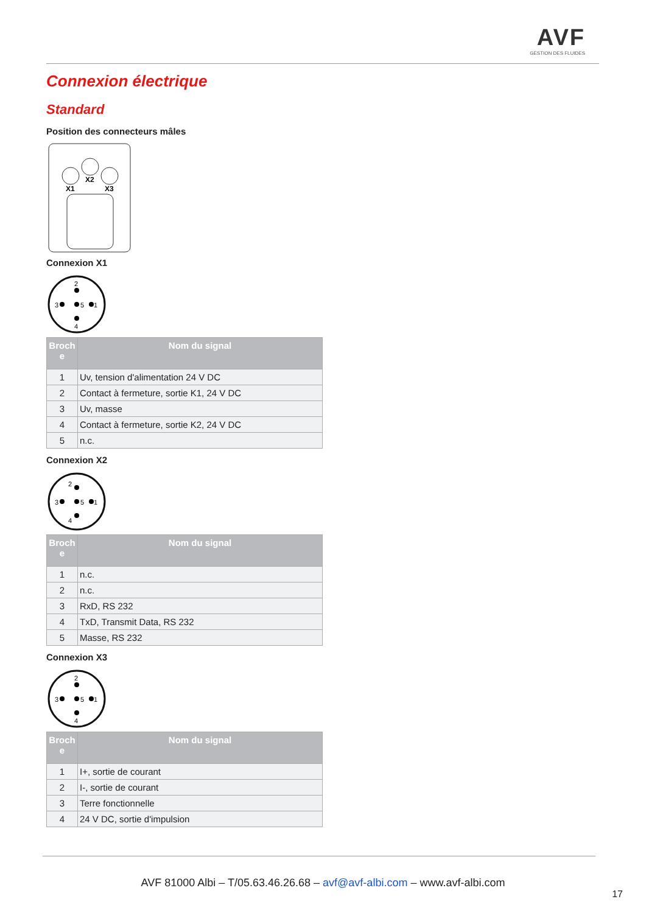AVF
GESTION DES FLUIDES
Connexion électrique
Standard
Position des connecteurs mâles
X1
X2
X3
Connexion X1
3
5
1
2
4
| Broch e | Nom du signal |
| --- | --- |
| 1 | Uv, tension d'alimentation 24 V DC |
| 2 | Contact à fermeture, sortie K1, 24 V DC |
| 3 | Uv, masse |
| 4 | Contact à fermeture, sortie K2, 24 V DC |
| 5 | n.c. |
Connexion X2
3
5
1
2
4
| Broch e | Nom du signal |
| --- | --- |
| 1 | n.c. |
| 2 | n.c. |
| 3 | RxD, RS 232 |
| 4 | TxD, Transmit Data, RS 232 |
| 5 | Masse, RS 232 |
Connexion X3
3
5
1
2
4
| Broch e | Nom du signal |
| --- | --- |
| 1 | I+, sortie de courant |
| 2 | I-, sortie de courant |
| 3 | Terre fonctionnelle |
| 4 | 24 V DC, sortie d'impulsion |
AVF 81000 Albi – T/05.63.46.26.68 – avf@avf-albi.com – www.avf-albi.com
17